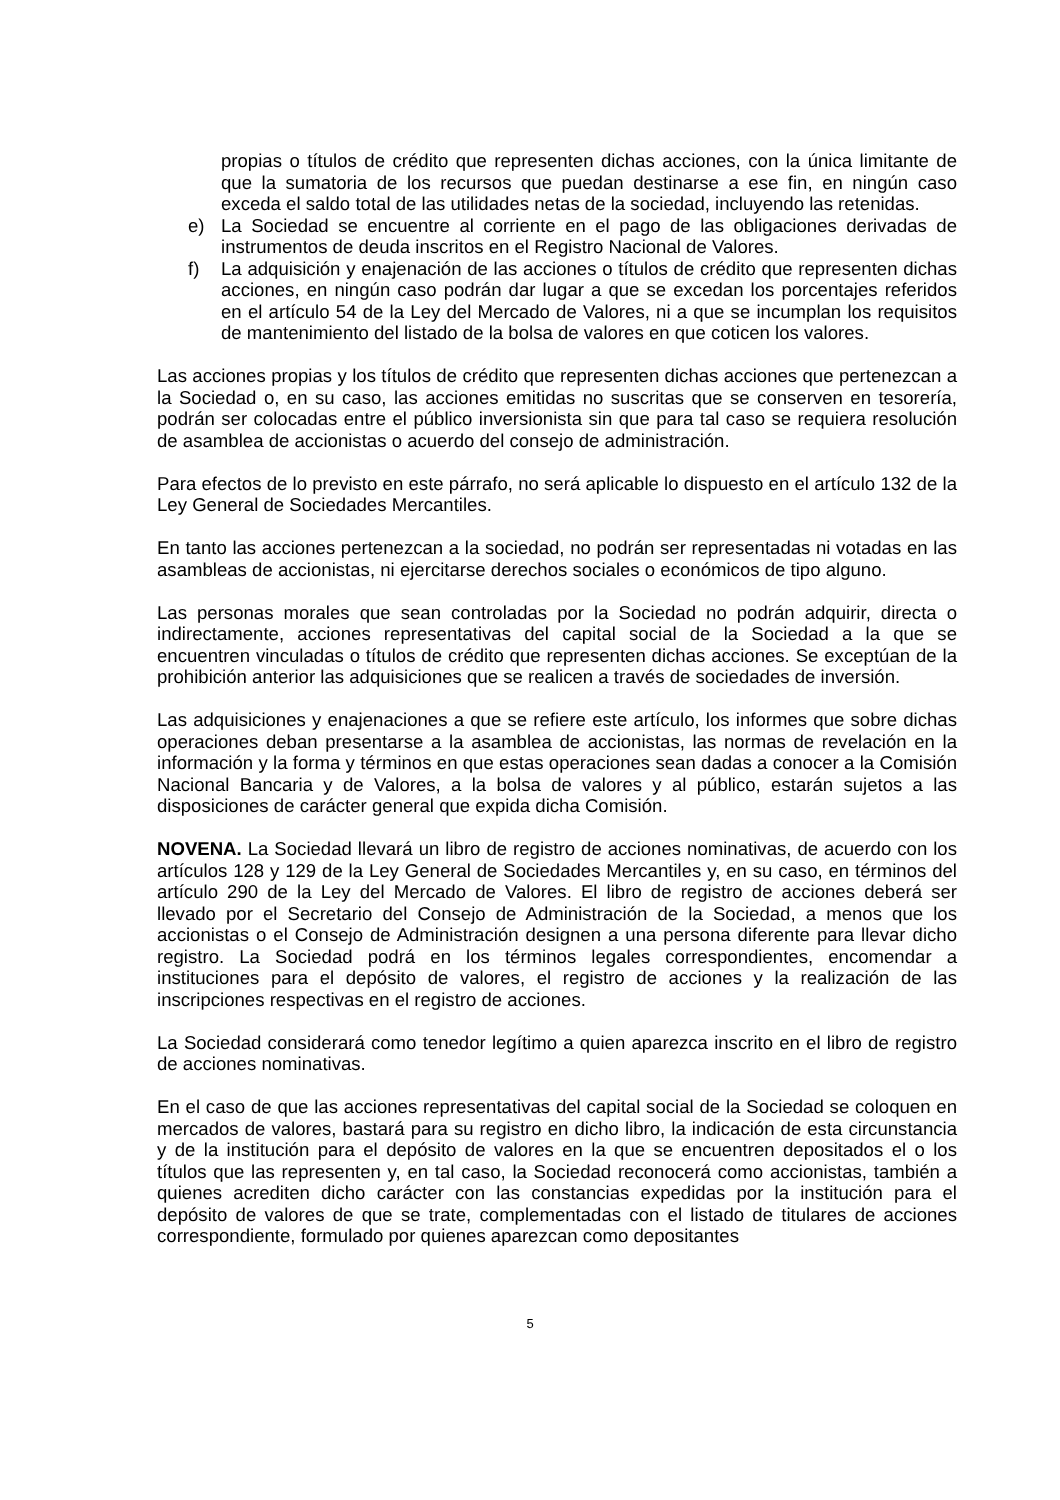propias o títulos de crédito que representen dichas acciones, con la única limitante de que la sumatoria de los recursos que puedan destinarse a ese fin, en ningún caso exceda el saldo total de las utilidades netas de la sociedad, incluyendo las retenidas.
e) La Sociedad se encuentre al corriente en el pago de las obligaciones derivadas de instrumentos de deuda inscritos en el Registro Nacional de Valores.
f) La adquisición y enajenación de las acciones o títulos de crédito que representen dichas acciones, en ningún caso podrán dar lugar a que se excedan los porcentajes referidos en el artículo 54 de la Ley del Mercado de Valores, ni a que se incumplan los requisitos de mantenimiento del listado de la bolsa de valores en que coticen los valores.
Las acciones propias y los títulos de crédito que representen dichas acciones que pertenezcan a la Sociedad o, en su caso, las acciones emitidas no suscritas que se conserven en tesorería, podrán ser colocadas entre el público inversionista sin que para tal caso se requiera resolución de asamblea de accionistas o acuerdo del consejo de administración.
Para efectos de lo previsto en este párrafo, no será aplicable lo dispuesto en el artículo 132 de la Ley General de Sociedades Mercantiles.
En tanto las acciones pertenezcan a la sociedad, no podrán ser representadas ni votadas en las asambleas de accionistas, ni ejercitarse derechos sociales o económicos de tipo alguno.
Las personas morales que sean controladas por la Sociedad no podrán adquirir, directa o indirectamente, acciones representativas del capital social de la Sociedad a la que se encuentren vinculadas o títulos de crédito que representen dichas acciones. Se exceptúan de la prohibición anterior las adquisiciones que se realicen a través de sociedades de inversión.
Las adquisiciones y enajenaciones a que se refiere este artículo, los informes que sobre dichas operaciones deban presentarse a la asamblea de accionistas, las normas de revelación en la información y la forma y términos en que estas operaciones sean dadas a conocer a la Comisión Nacional Bancaria y de Valores, a la bolsa de valores y al público, estarán sujetos a las disposiciones de carácter general que expida dicha Comisión.
NOVENA. La Sociedad llevará un libro de registro de acciones nominativas, de acuerdo con los artículos 128 y 129 de la Ley General de Sociedades Mercantiles y, en su caso, en términos del artículo 290 de la Ley del Mercado de Valores. El libro de registro de acciones deberá ser llevado por el Secretario del Consejo de Administración de la Sociedad, a menos que los accionistas o el Consejo de Administración designen a una persona diferente para llevar dicho registro. La Sociedad podrá en los términos legales correspondientes, encomendar a instituciones para el depósito de valores, el registro de acciones y la realización de las inscripciones respectivas en el registro de acciones.
La Sociedad considerará como tenedor legítimo a quien aparezca inscrito en el libro de registro de acciones nominativas.
En el caso de que las acciones representativas del capital social de la Sociedad se coloquen en mercados de valores, bastará para su registro en dicho libro, la indicación de esta circunstancia y de la institución para el depósito de valores en la que se encuentren depositados el o los títulos que las representen y, en tal caso, la Sociedad reconocerá como accionistas, también a quienes acrediten dicho carácter con las constancias expedidas por la institución para el depósito de valores de que se trate, complementadas con el listado de titulares de acciones correspondiente, formulado por quienes aparezcan como depositantes
5